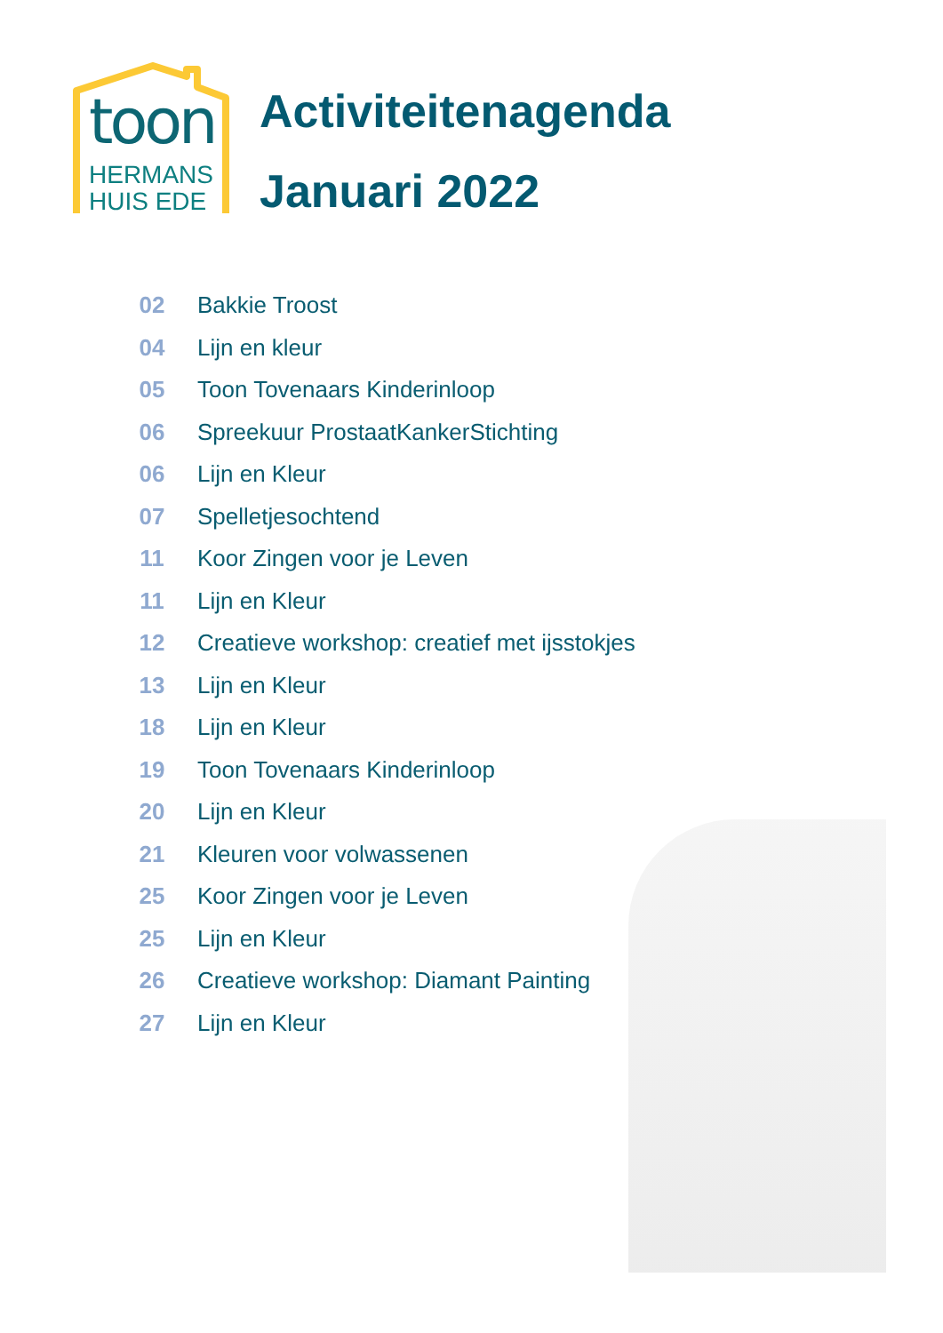toon
HERMANS
HUIS EDE
Activiteitenagenda
Januari 2022
| 02 | Bakkie Troost |
| 04 | Lijn en kleur |
| 05 | Toon Tovenaars Kinderinloop |
| 06 | Spreekuur ProstaatKankerStichting |
| 06 | Lijn en Kleur |
| 07 | Spelletjesochtend |
| 11 | Koor Zingen voor je Leven |
| 11 | Lijn en Kleur |
| 12 | Creatieve workshop: creatief met ijsstokjes |
| 13 | Lijn en Kleur |
| 18 | Lijn en Kleur |
| 19 | Toon Tovenaars Kinderinloop |
| 20 | Lijn en Kleur |
| 21 | Kleuren voor volwassenen |
| 25 | Koor Zingen voor je Leven |
| 25 | Lijn en Kleur |
| 26 | Creatieve workshop: Diamant Painting |
| 27 | Lijn en Kleur |